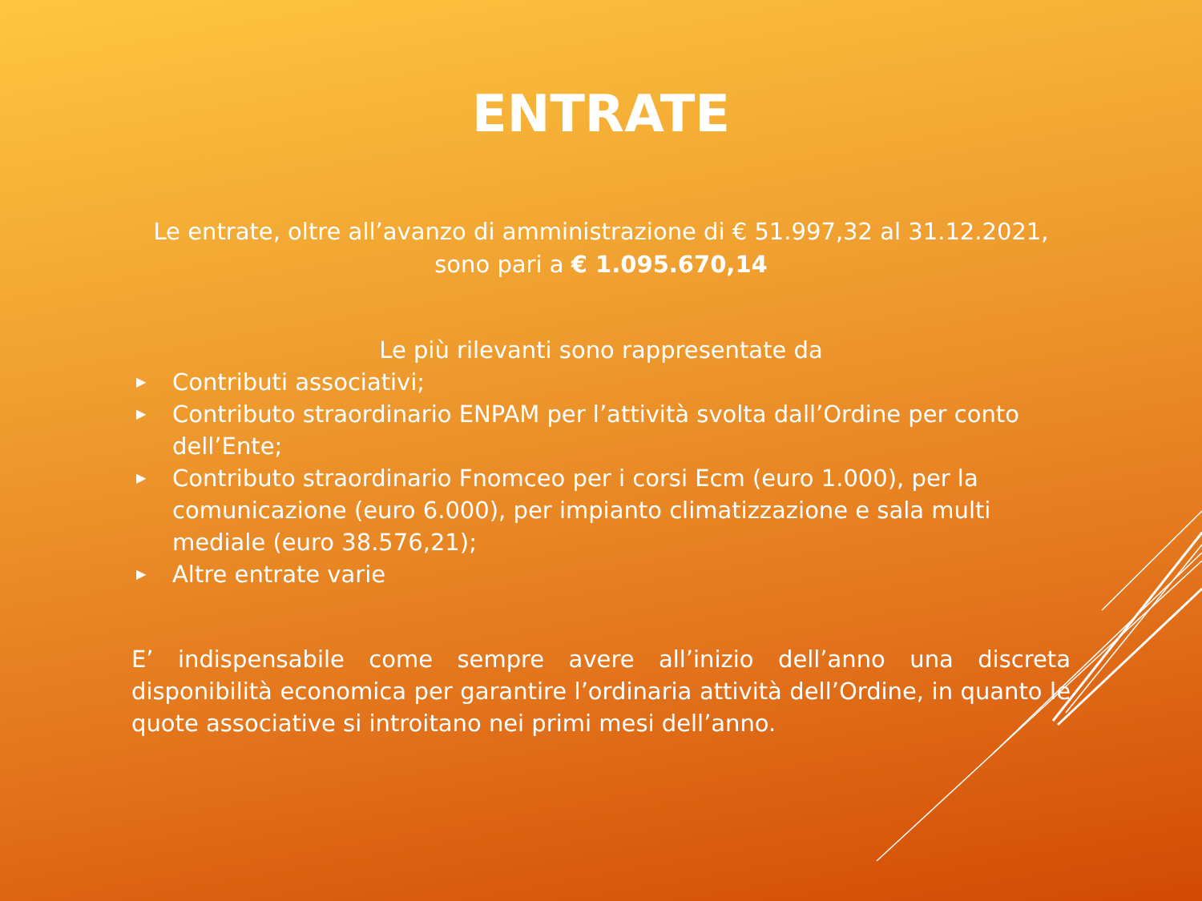ENTRATE
Le entrate, oltre all’avanzo di amministrazione di € 51.997,32 al 31.12.2021,
sono pari a € 1.095.670,14
Le più rilevanti sono rappresentate da
▶ Contributi associativi;
▶ Contributo straordinario ENPAM per l’attività svolta dall’Ordine per conto dell’Ente;
▶ Contributo straordinario Fnomceo per i corsi Ecm (euro 1.000), per la comunicazione (euro 6.000), per impianto climatizzazione e sala multi mediale (euro 38.576,21);
▶ Altre entrate varie
E’ indispensabile come sempre avere all’inizio dell’anno una discreta disponibilità economica per garantire l’ordinaria attività dell’Ordine, in quanto le quote associative si introitano nei primi mesi dell’anno.